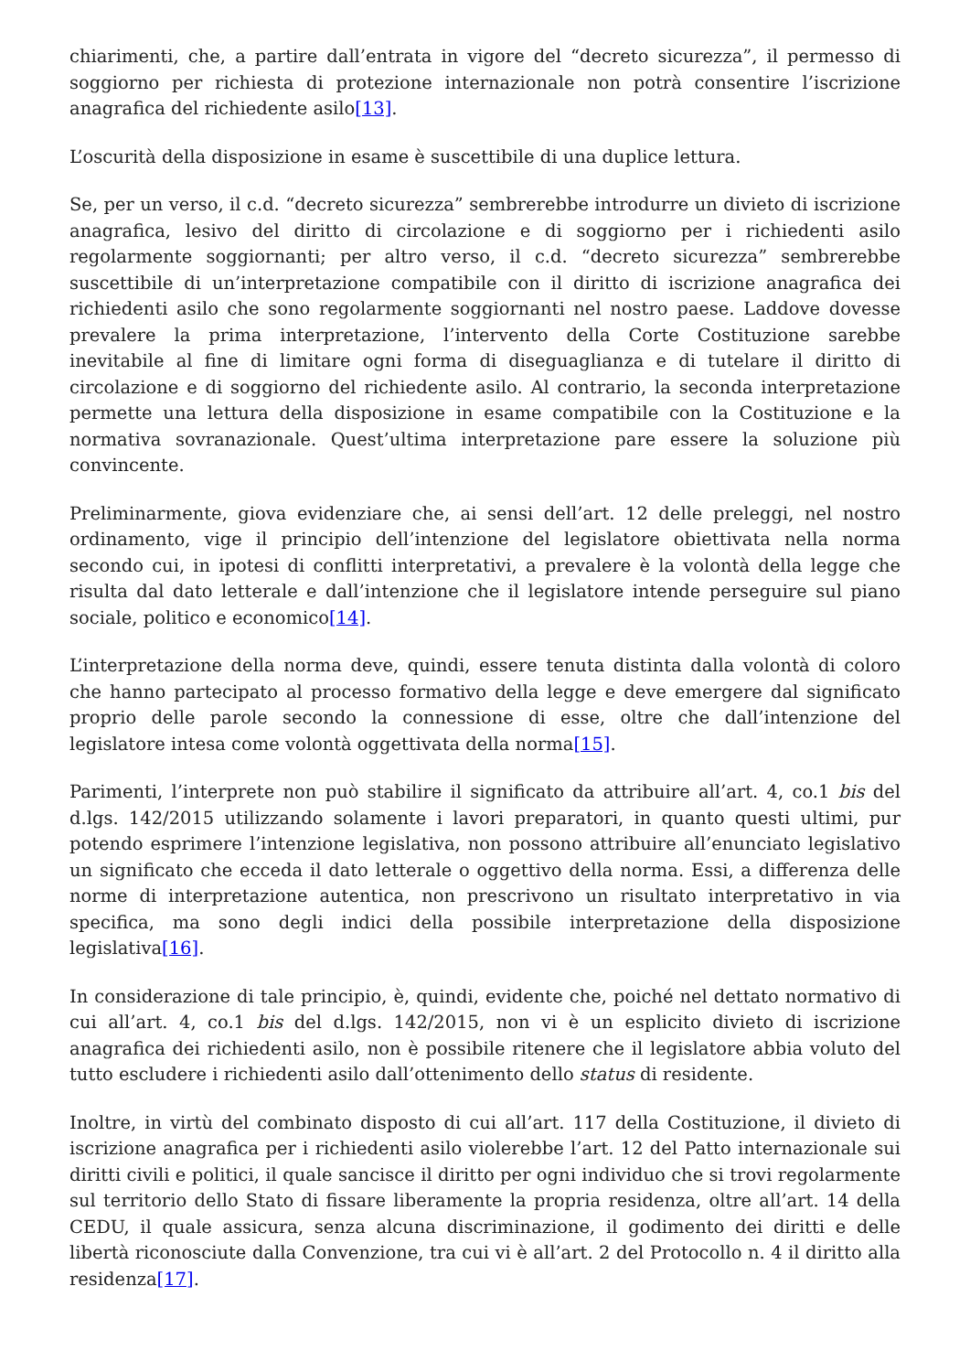chiarimenti, che, a partire dall’entrata in vigore del “decreto sicurezza”, il permesso di soggiorno per richiesta di protezione internazionale non potrà consentire l’iscrizione anagrafica del richiedente asilo[13].
L’oscurità della disposizione in esame è suscettibile di una duplice lettura.
Se, per un verso, il c.d. “decreto sicurezza” sembrerebbe introdurre un divieto di iscrizione anagrafica, lesivo del diritto di circolazione e di soggiorno per i richiedenti asilo regolarmente soggiornanti; per altro verso, il c.d. “decreto sicurezza” sembrerebbe suscettibile di un’interpretazione compatibile con il diritto di iscrizione anagrafica dei richiedenti asilo che sono regolarmente soggiornanti nel nostro paese. Laddove dovesse prevalere la prima interpretazione, l’intervento della Corte Costituzione sarebbe inevitabile al fine di limitare ogni forma di diseguaglianza e di tutelare il diritto di circolazione e di soggiorno del richiedente asilo. Al contrario, la seconda interpretazione permette una lettura della disposizione in esame compatibile con la Costituzione e la normativa sovranazionale. Quest’ultima interpretazione pare essere la soluzione più convincente.
Preliminarmente, giova evidenziare che, ai sensi dell’art. 12 delle preleggi, nel nostro ordinamento, vige il principio dell’intenzione del legislatore obiettivata nella norma secondo cui, in ipotesi di conflitti interpretativi, a prevalere è la volontà della legge che risulta dal dato letterale e dall’intenzione che il legislatore intende perseguire sul piano sociale, politico e economico[14].
L’interpretazione della norma deve, quindi, essere tenuta distinta dalla volontà di coloro che hanno partecipato al processo formativo della legge e deve emergere dal significato proprio delle parole secondo la connessione di esse, oltre che dall’intenzione del legislatore intesa come volontà oggettivata della norma[15].
Parimenti, l’interprete non può stabilire il significato da attribuire all’art. 4, co.1 bis del d.lgs. 142/2015 utilizzando solamente i lavori preparatori, in quanto questi ultimi, pur potendo esprimere l’intenzione legislativa, non possono attribuire all’enunciato legislativo un significato che ecceda il dato letterale o oggettivo della norma. Essi, a differenza delle norme di interpretazione autentica, non prescrivono un risultato interpretativo in via specifica, ma sono degli indici della possibile interpretazione della disposizione legislativa[16].
In considerazione di tale principio, è, quindi, evidente che, poiché nel dettato normativo di cui all’art. 4, co.1 bis del d.lgs. 142/2015, non vi è un esplicito divieto di iscrizione anagrafica dei richiedenti asilo, non è possibile ritenere che il legislatore abbia voluto del tutto escludere i richiedenti asilo dall’ottenimento dello status di residente.
Inoltre, in virtù del combinato disposto di cui all’art. 117 della Costituzione, il divieto di iscrizione anagrafica per i richiedenti asilo violerebbe l’art. 12 del Patto internazionale sui diritti civili e politici, il quale sancisce il diritto per ogni individuo che si trovi regolarmente sul territorio dello Stato di fissare liberamente la propria residenza, oltre all’art. 14 della CEDU, il quale assicura, senza alcuna discriminazione, il godimento dei diritti e delle libertà riconosciute dalla Convenzione, tra cui vi è all’art. 2 del Protocollo n. 4 il diritto alla residenza[17].